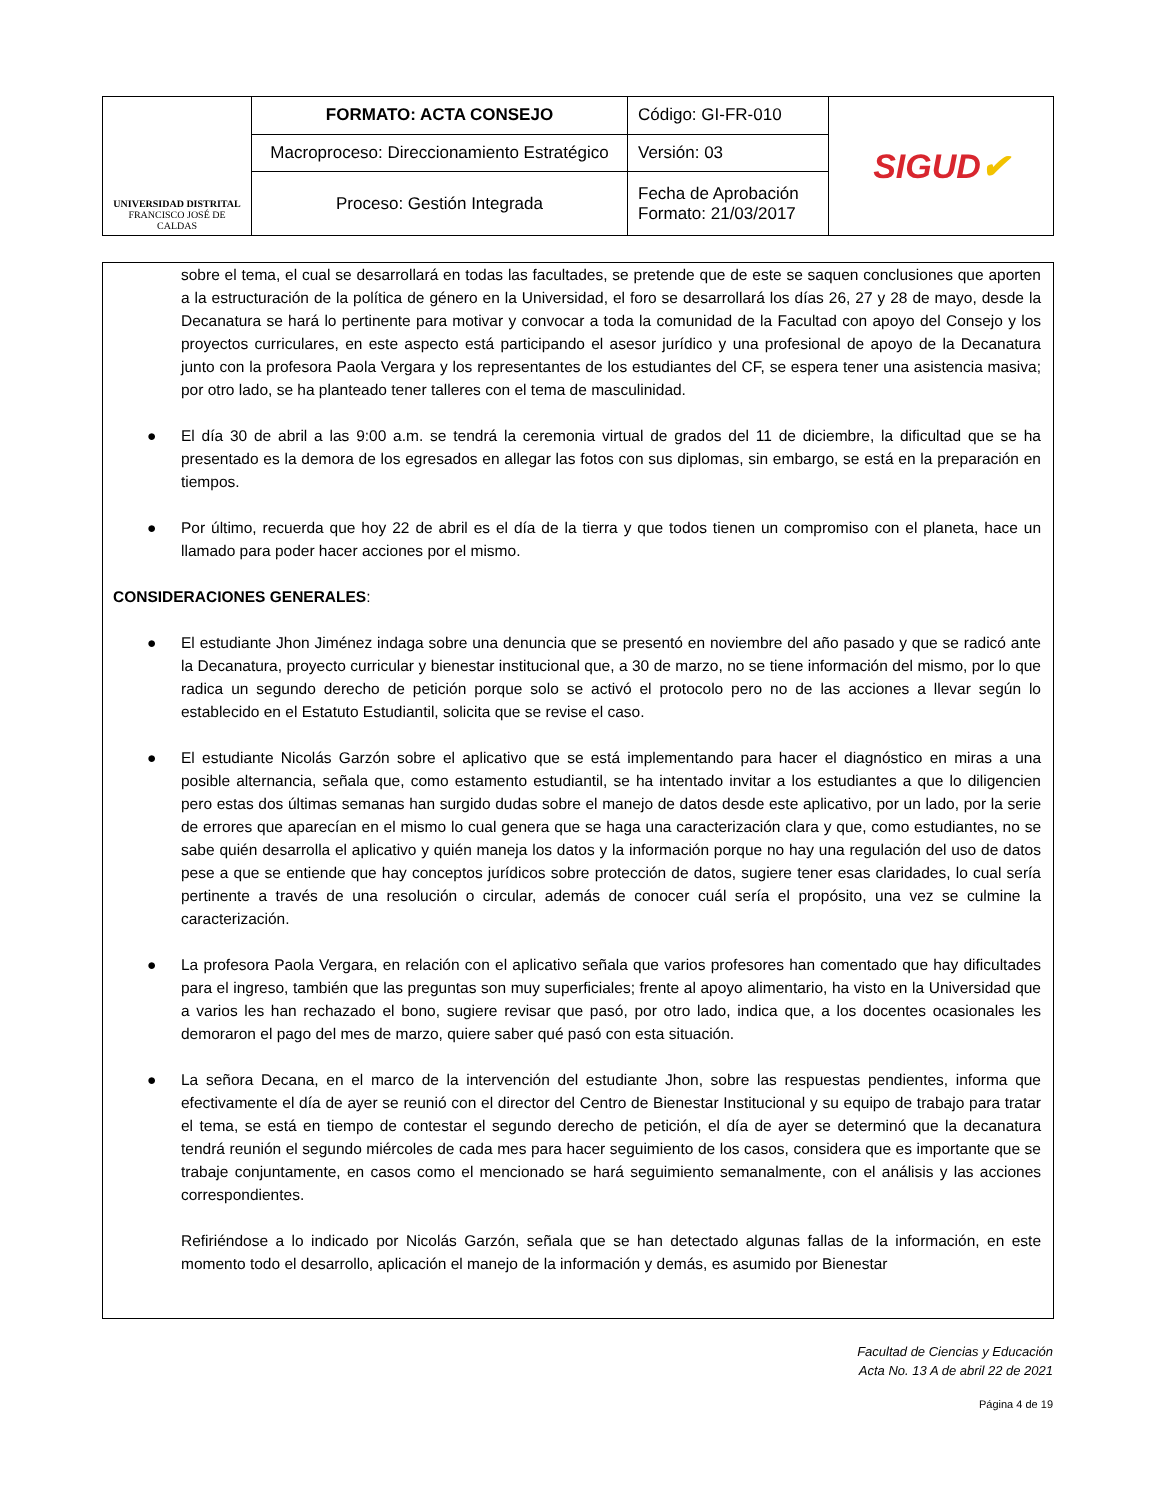| UNIVERSIDAD DISTRITAL FRANCISCO JOSÉ DE CALDAS | FORMATO: ACTA CONSEJO | Código: GI-FR-010 | SIGUD ✔ |
| | Macroproceso: Direccionamiento Estratégico | Versión: 03 | |
| | Proceso: Gestión Integrada | Fecha de Aprobación Formato: 21/03/2017 | |
sobre el tema, el cual se desarrollará en todas las facultades, se pretende que de este se saquen conclusiones que aporten a la estructuración de la política de género en la Universidad, el foro se desarrollará los días 26, 27 y 28 de mayo, desde la Decanatura se hará lo pertinente para motivar y convocar a toda la comunidad de la Facultad con apoyo del Consejo y los proyectos curriculares, en este aspecto está participando el asesor jurídico y una profesional de apoyo de la Decanatura junto con la profesora Paola Vergara y los representantes de los estudiantes del CF, se espera tener una asistencia masiva; por otro lado, se ha planteado tener talleres con el tema de masculinidad.
● El día 30 de abril a las 9:00 a.m. se tendrá la ceremonia virtual de grados del 11 de diciembre, la dificultad que se ha presentado es la demora de los egresados en allegar las fotos con sus diplomas, sin embargo, se está en la preparación en tiempos.
● Por último, recuerda que hoy 22 de abril es el día de la tierra y que todos tienen un compromiso con el planeta, hace un llamado para poder hacer acciones por el mismo.
CONSIDERACIONES GENERALES:
● El estudiante Jhon Jiménez indaga sobre una denuncia que se presentó en noviembre del año pasado y que se radicó ante la Decanatura, proyecto curricular y bienestar institucional que, a 30 de marzo, no se tiene información del mismo, por lo que radica un segundo derecho de petición porque solo se activó el protocolo pero no de las acciones a llevar según lo establecido en el Estatuto Estudiantil, solicita que se revise el caso.
● El estudiante Nicolás Garzón sobre el aplicativo que se está implementando para hacer el diagnóstico en miras a una posible alternancia, señala que, como estamento estudiantil, se ha intentado invitar a los estudiantes a que lo diligencien pero estas dos últimas semanas han surgido dudas sobre el manejo de datos desde este aplicativo, por un lado, por la serie de errores que aparecían en el mismo lo cual genera que se haga una caracterización clara y que, como estudiantes, no se sabe quién desarrolla el aplicativo y quién maneja los datos y la información porque no hay una regulación del uso de datos pese a que se entiende que hay conceptos jurídicos sobre protección de datos, sugiere tener esas claridades, lo cual sería pertinente a través de una resolución o circular, además de conocer cuál sería el propósito, una vez se culmine la caracterización.
● La profesora Paola Vergara, en relación con el aplicativo señala que varios profesores han comentado que hay dificultades para el ingreso, también que las preguntas son muy superficiales; frente al apoyo alimentario, ha visto en la Universidad que a varios les han rechazado el bono, sugiere revisar que pasó, por otro lado, indica que, a los docentes ocasionales les demoraron el pago del mes de marzo, quiere saber qué pasó con esta situación.
● La señora Decana, en el marco de la intervención del estudiante Jhon, sobre las respuestas pendientes, informa que efectivamente el día de ayer se reunió con el director del Centro de Bienestar Institucional y su equipo de trabajo para tratar el tema, se está en tiempo de contestar el segundo derecho de petición, el día de ayer se determinó que la decanatura tendrá reunión el segundo miércoles de cada mes para hacer seguimiento de los casos, considera que es importante que se trabaje conjuntamente, en casos como el mencionado se hará seguimiento semanalmente, con el análisis y las acciones correspondientes.
Refiriéndose a lo indicado por Nicolás Garzón, señala que se han detectado algunas fallas de la información, en este momento todo el desarrollo, aplicación el manejo de la información y demás, es asumido por Bienestar
Facultad de Ciencias y Educación
Acta No. 13 A de abril 22 de 2021
Página 4 de 19